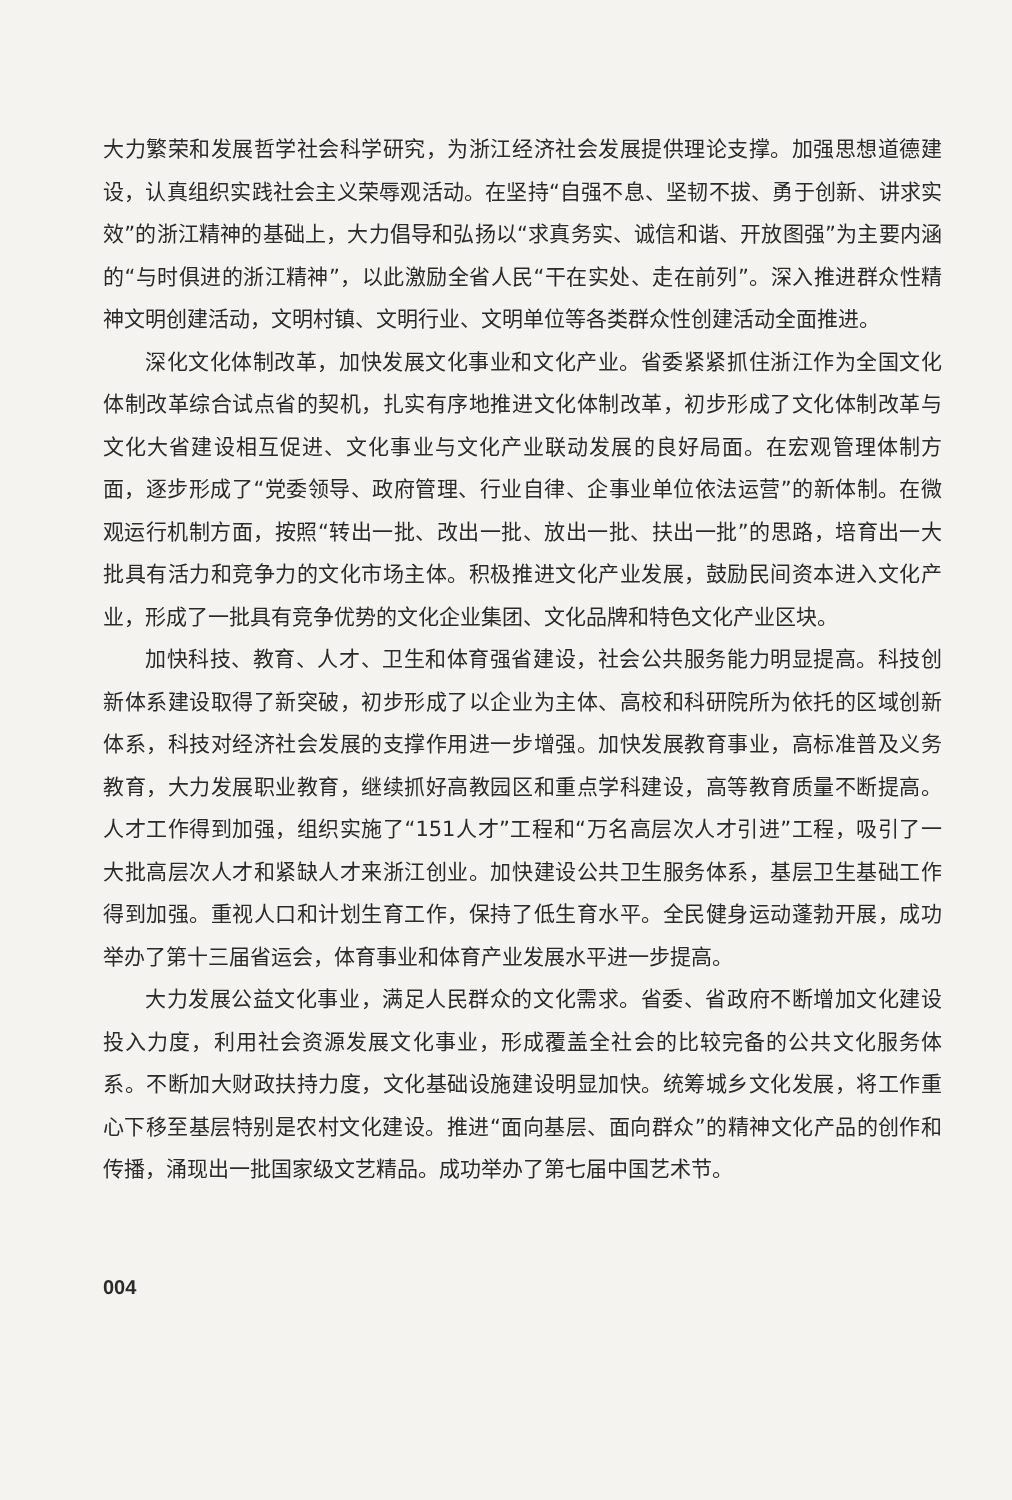大力繁荣和发展哲学社会科学研究，为浙江经济社会发展提供理论支撑。加强思想道德建设，认真组织实践社会主义荣辱观活动。在坚持“自强不息、坚韧不拔、勇于创新、讲求实效”的浙江精神的基础上，大力倡导和弘扬以“求真务实、诚信和谐、开放图强”为主要内涵的“与时俱进的浙江精神”，以此激励全省人民“干在实处、走在前列”。深入推进群众性精神文明创建活动，文明村镇、文明行业、文明单位等各类群众性创建活动全面推进。
深化文化体制改革，加快发展文化事业和文化产业。省委紧紧抓住浙江作为全国文化体制改革综合试点省的契机，扎实有序地推进文化体制改革，初步形成了文化体制改革与文化大省建设相互促进、文化事业与文化产业联动发展的良好局面。在宏观管理体制方面，逐步形成了“党委领导、政府管理、行业自律、企事业单位依法运营”的新体制。在微观运行机制方面，按照“转出一批、改出一批、放出一批、扶出一批”的思路，培育出一大批具有活力和竞争力的文化市场主体。积极推进文化产业发展，鼓励民间资本进入文化产业，形成了一批具有竞争优势的文化企业集团、文化品牌和特色文化产业区块。
加快科技、教育、人才、卫生和体育强省建设，社会公共服务能力明显提高。科技创新体系建设取得了新突破，初步形成了以企业为主体、高校和科研院所为依托的区域创新体系，科技对经济社会发展的支撑作用进一步增强。加快发展教育事业，高标准普及义务教育，大力发展职业教育，继续抓好高教园区和重点学科建设，高等教育质量不断提高。人才工作得到加强，组织实施了“151人才”工程和“万名高层次人才引进”工程，吸引了一大批高层次人才和紧缺人才来浙江创业。加快建设公共卫生服务体系，基层卫生基础工作得到加强。重视人口和计划生育工作，保持了低生育水平。全民健身运动蓬勃开展，成功举办了第十三届省运会，体育事业和体育产业发展水平进一步提高。
大力发展公益文化事业，满足人民群众的文化需求。省委、省政府不断增加文化建设投入力度，利用社会资源发展文化事业，形成覆盖全社会的比较完备的公共文化服务体系。不断加大财政扶持力度，文化基础设施建设明显加快。统筹城乡文化发展，将工作重心下移至基层特别是农村文化建设。推进“面向基层、面向群众”的精神文化产品的创作和传播，涌现出一批国家级文艺精品。成功举办了第七届中国艺术节。
004